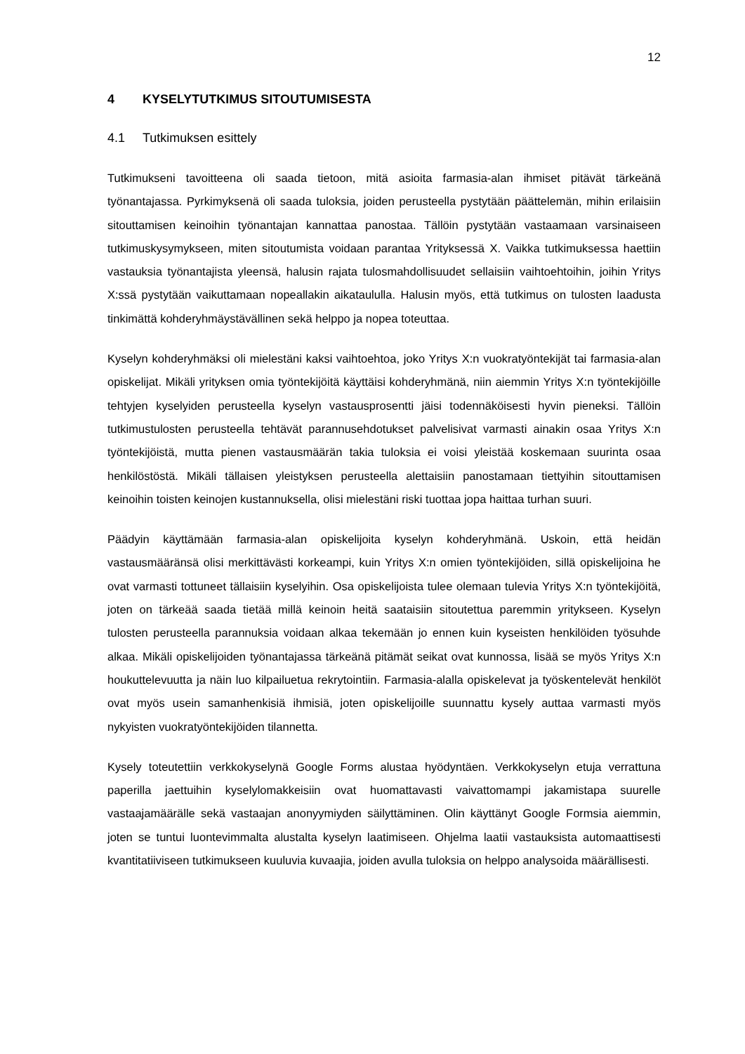12
4 KYSELYTUTKIMUS SITOUTUMISESTA
4.1 Tutkimuksen esittely
Tutkimukseni tavoitteena oli saada tietoon, mitä asioita farmasia-alan ihmiset pitävät tärkeänä työnantajassa. Pyrkimyksenä oli saada tuloksia, joiden perusteella pystytään päättelemän, mihin erilaisiin sitouttamisen keinoihin työnantajan kannattaa panostaa. Tällöin pystytään vastaamaan varsinaiseen tutkimuskysymykseen, miten sitoutumista voidaan parantaa Yrityksessä X. Vaikka tutkimuksessa haettiin vastauksia työnantajista yleensä, halusin rajata tulosmahdollisuudet sellaisiin vaihtoehtoihin, joihin Yritys X:ssä pystytään vaikuttamaan nopeallakin aikataululla. Halusin myös, että tutkimus on tulosten laadusta tinkimättä kohderyhmäystävällinen sekä helppo ja nopea toteuttaa.
Kyselyn kohderyhmäksi oli mielestäni kaksi vaihtoehtoa, joko Yritys X:n vuokratyöntekijät tai farmasia-alan opiskelijat. Mikäli yrityksen omia työntekijöitä käyttäisi kohderyhmänä, niin aiemmin Yritys X:n työntekijöille tehtyjen kyselyiden perusteella kyselyn vastausprosentti jäisi todennäköisesti hyvin pieneksi. Tällöin tutkimustulosten perusteella tehtävät parannusehdotukset palvelisivat varmasti ainakin osaa Yritys X:n työntekijöistä, mutta pienen vastausmäärän takia tuloksia ei voisi yleistää koskemaan suurinta osaa henkilöstöstä. Mikäli tällaisen yleistyksen perusteella alettaisiin panostamaan tiettyihin sitouttamisen keinoihin toisten keinojen kustannuksella, olisi mielestäni riski tuottaa jopa haittaa turhan suuri.
Päädyin käyttämään farmasia-alan opiskelijoita kyselyn kohderyhmänä. Uskoin, että heidän vastausmääränsä olisi merkittävästi korkeampi, kuin Yritys X:n omien työntekijöiden, sillä opiskelijoina he ovat varmasti tottuneet tällaisiin kyselyihin. Osa opiskelijoista tulee olemaan tulevia Yritys X:n työntekijöitä, joten on tärkeää saada tietää millä keinoin heitä saataisiin sitoutettua paremmin yritykseen. Kyselyn tulosten perusteella parannuksia voidaan alkaa tekemään jo ennen kuin kyseisten henkilöiden työsuhde alkaa. Mikäli opiskelijoiden työnantajassa tärkeänä pitämät seikat ovat kunnossa, lisää se myös Yritys X:n houkuttelevuutta ja näin luo kilpailuetua rekrytointiin. Farmasia-alalla opiskelevat ja työskentelevät henkilöt ovat myös usein samanhenkisiä ihmisiä, joten opiskelijoille suunnattu kysely auttaa varmasti myös nykyisten vuokratyöntekijöiden tilannetta.
Kysely toteutettiin verkkokyselynä Google Forms alustaa hyödyntäen. Verkkokyselyn etuja verrattuna paperilla jaettuihin kyselylomakkeisiin ovat huomattavasti vaivattomampi jakamistapa suurelle vastaajamäärälle sekä vastaajan anonyymiyden säilyttäminen. Olin käyttänyt Google Formsia aiemmin, joten se tuntui luontevimmalta alustalta kyselyn laatimiseen. Ohjelma laatii vastauksista automaattisesti kvantitatiiviseen tutkimukseen kuuluvia kuvaajia, joiden avulla tuloksia on helppo analysoida määrällisesti.